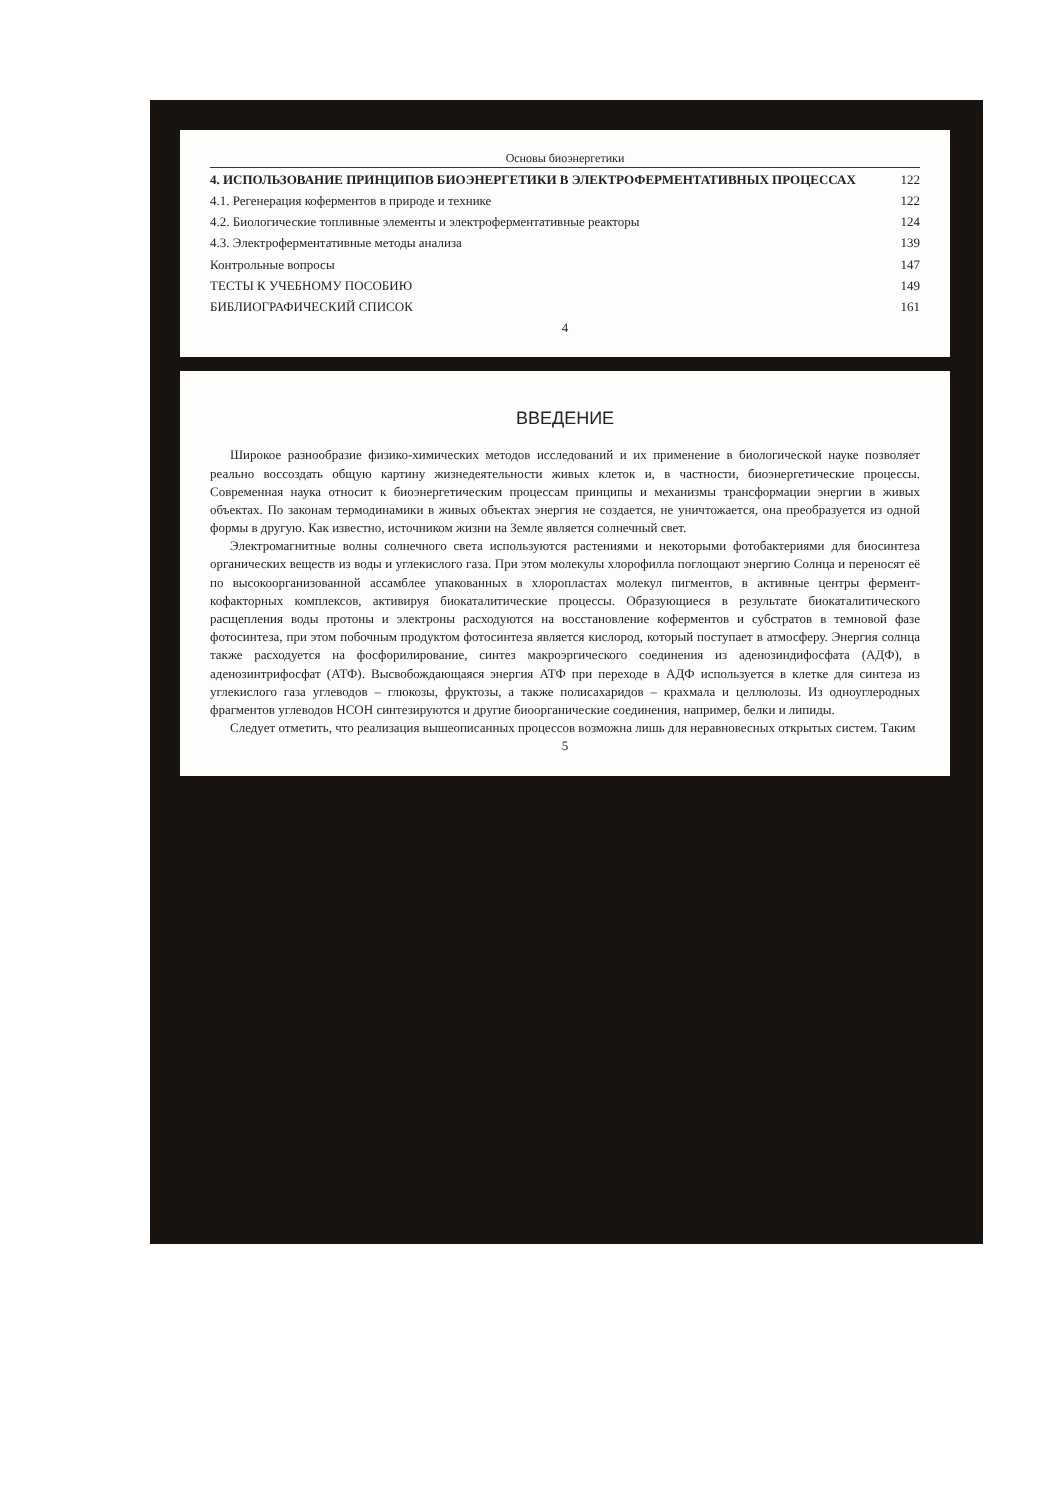Основы биоэнергетики
4. ИСПОЛЬЗОВАНИЕ ПРИНЦИПОВ БИОЭНЕРГЕТИКИ В ЭЛЕКТРОФЕРМЕНТАТИВНЫХ ПРОЦЕССАХ 122
4.1. Регенерация коферментов в природе и технике 122
4.2. Биологические топливные элементы и электроферментативные реакторы 124
4.3. Электроферментативные методы анализа 139
Контрольные вопросы 147
ТЕСТЫ К УЧЕБНОМУ ПОСОБИЮ 149
БИБЛИОГРАФИЧЕСКИЙ СПИСОК 161
4
ВВЕДЕНИЕ
Широкое разнообразие физико-химических методов исследований и их применение в биологической науке позволяет реально воссоздать общую картину жизнедеятельности живых клеток и, в частности, биоэнергетические процессы. Современная наука относит к биоэнергетическим процессам принципы и механизмы трансформации энергии в живых объектах. По законам термодинамики в живых объектах энергия не создается, не уничтожается, она преобразуется из одной формы в другую. Как известно, источником жизни на Земле является солнечный свет.
Электромагнитные волны солнечного света используются растениями и некоторыми фотобактериями для биосинтеза органических веществ из воды и углекислого газа. При этом молекулы хлорофилла поглощают энергию Солнца и переносят её по высокоорганизованной ассамблее упакованных в хлоропластах молекул пигментов, в активные центры фермент-кофакторных комплексов, активируя биокаталитические процессы. Образующиеся в результате биокаталитического расщепления воды протоны и электроны расходуются на восстановление коферментов и субстратов в темновой фазе фотосинтеза, при этом побочным продуктом фотосинтеза является кислород, который поступает в атмосферу. Энергия солнца также расходуется на фосфорилирование, синтез макроэргического соединения из аденозиндифосфата (АДФ), в аденозинтрифосфат (АТФ). Высвобождающаяся энергия АТФ при переходе в АДФ используется в клетке для синтеза из углекислого газа углеводов – глюкозы, фруктозы, а также полисахаридов – крахмала и целлюлозы. Из одноуглеродных фрагментов углеводов НСОН синтезируются и другие биоорганические соединения, например, белки и липиды.
Следует отметить, что реализация вышеописанных процессов возможна лишь для неравновесных открытых систем. Таким
5